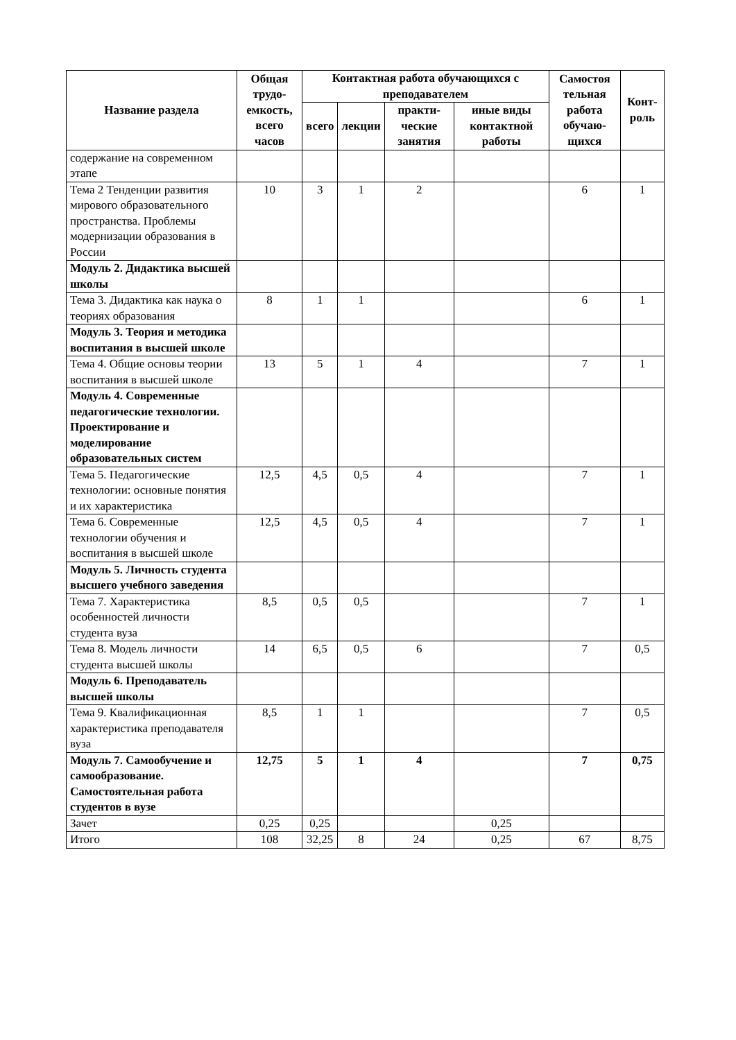| Название раздела | Общая трудо-емкость, всего часов | Контактная работа обучающихся с преподавателем | | | | Самостоя тельная работа обучаю-щихся | Конт-роль |
| --- | --- | --- | --- | --- | --- | --- | --- |
| | | всего | лекции | практи-ческие занятия | иные виды контактной работы | | |
| содержание на современном этапе | | | | | | | |
| Тема 2 Тенденции развития мирового образовательного пространства. Проблемы модернизации образования в России | 10 | 3 | 1 | 2 | | 6 | 1 |
| Модуль 2. Дидактика высшей школы | | | | | | | |
| Тема 3. Дидактика как наука о теориях образования | 8 | 1 | 1 | | | 6 | 1 |
| Модуль 3. Теория и методика воспитания в высшей школе | | | | | | | |
| Тема 4. Общие основы теории воспитания в высшей школе | 13 | 5 | 1 | 4 | | 7 | 1 |
| Модуль 4. Современные педагогические технологии. Проектирование и моделирование образовательных систем | | | | | | | |
| Тема 5. Педагогические технологии: основные понятия и их характеристика | 12,5 | 4,5 | 0,5 | 4 | | 7 | 1 |
| Тема 6. Современные технологии обучения и воспитания в высшей школе | 12,5 | 4,5 | 0,5 | 4 | | 7 | 1 |
| Модуль 5. Личность студента высшего учебного заведения | | | | | | | |
| Тема 7. Характеристика особенностей личности студента вуза | 8,5 | 0,5 | 0,5 | | | 7 | 1 |
| Тема 8. Модель личности студента высшей школы | 14 | 6,5 | 0,5 | 6 | | 7 | 0,5 |
| Модуль 6. Преподаватель высшей школы | | | | | | | |
| Тема 9. Квалификационная характеристика преподавателя вуза | 8,5 | 1 | 1 | | | 7 | 0,5 |
| Модуль 7. Самообучение и самообразование. Самостоятельная работа студентов в вузе | 12,75 | 5 | 1 | 4 | | 7 | 0,75 |
| Зачет | 0,25 | 0,25 | | | 0,25 | | |
| Итого | 108 | 32,25 | 8 | 24 | 0,25 | 67 | 8,75 |